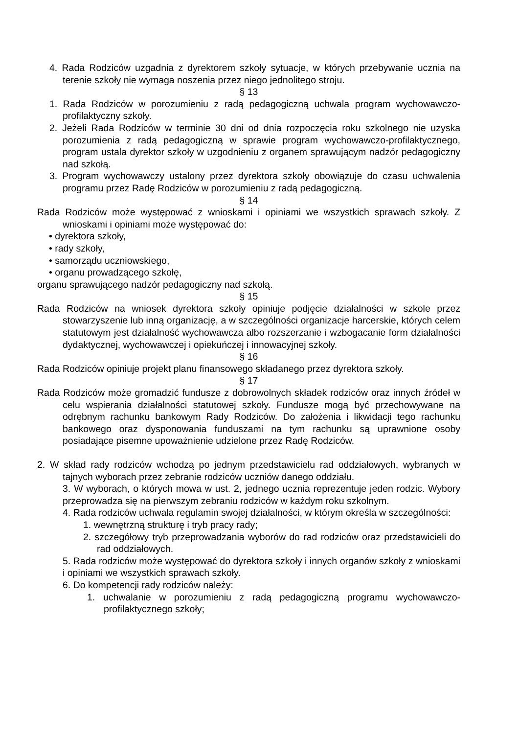4. Rada Rodziców uzgadnia z dyrektorem szkoły sytuacje, w których przebywanie ucznia na terenie szkoły nie wymaga noszenia przez niego jednolitego stroju.
§ 13
1. Rada Rodziców w porozumieniu z radą pedagogiczną uchwala program wychowawczo-profilaktyczny szkoły.
2. Jeżeli Rada Rodziców w terminie 30 dni od dnia rozpoczęcia roku szkolnego nie uzyska porozumienia z radą pedagogiczną w sprawie program wychowawczo-profilaktycznego, program ustala dyrektor szkoły w uzgodnieniu z organem sprawującym nadzór pedagogiczny nad szkołą.
3. Program wychowawczy ustalony przez dyrektora szkoły obowiązuje do czasu uchwalenia programu przez Radę Rodziców w porozumieniu z radą pedagogiczną.
§ 14
Rada Rodziców może występować z wnioskami i opiniami we wszystkich sprawach szkoły. Z wnioskami i opiniami może występować do:
• dyrektora szkoły,
• rady szkoły,
• samorządu uczniowskiego,
• organu prowadzącego szkołę,
organu sprawującego nadzór pedagogiczny nad szkołą.
§ 15
Rada Rodziców na wniosek dyrektora szkoły opiniuje podjęcie działalności w szkole przez stowarzyszenie lub inną organizację, a w szczególności organizacje harcerskie, których celem statutowym jest działalność wychowawcza albo rozszerzanie i wzbogacanie form działalności dydaktycznej, wychowawczej i opiekuńczej i innowacyjnej szkoły.
§ 16
Rada Rodziców opiniuje projekt planu finansowego składanego przez dyrektora szkoły.
§ 17
Rada Rodziców może gromadzić fundusze z dobrowolnych składek rodziców oraz innych źródeł w celu wspierania działalności statutowej szkoły. Fundusze mogą być przechowywane na odrębnym rachunku bankowym Rady Rodziców. Do założenia i likwidacji tego rachunku bankowego oraz dysponowania funduszami na tym rachunku są uprawnione osoby posiadające pisemne upoważnienie udzielone przez Radę Rodziców.
2. W skład rady rodziców wchodzą po jednym przedstawicielu rad oddziałowych, wybranych w tajnych wyborach przez zebranie rodziców uczniów danego oddziału.
3. W wyborach, o których mowa w ust. 2, jednego ucznia reprezentuje jeden rodzic. Wybory przeprowadza się na pierwszym zebraniu rodziców w każdym roku szkolnym.
4. Rada rodziców uchwala regulamin swojej działalności, w którym określa w szczególności:
1. wewnętrzną strukturę i tryb pracy rady;
2. szczegółowy tryb przeprowadzania wyborów do rad rodziców oraz przedstawicieli do rad oddziałowych.
5. Rada rodziców może występować do dyrektora szkoły i innych organów szkoły z wnioskami i opiniami we wszystkich sprawach szkoły.
6. Do kompetencji rady rodziców należy:
1. uchwalanie w porozumieniu z radą pedagogiczną programu wychowawczo-profilaktycznego szkoły;